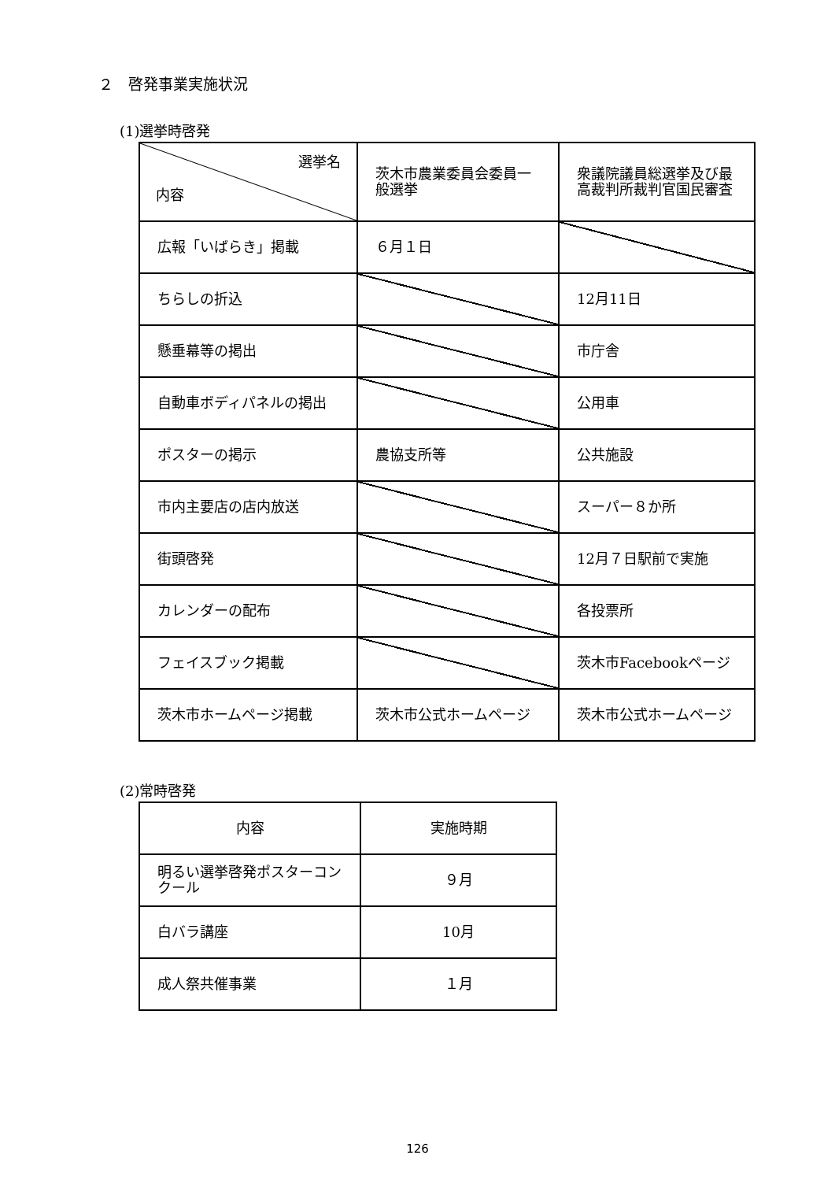２　啓発事業実施状況
(1)選挙時啓発
| 選挙名 内容 | 茨木市農業委員会委員一般選挙 | 衆議院議員総選挙及び最高裁判所裁判官国民審査 |
| 広報「いばらき」掲載 | ６月１日 | |
| ちらしの折込 | | 12月11日 |
| 懸垂幕等の掲出 | | 市庁舎 |
| 自動車ボディパネルの掲出 | | 公用車 |
| ポスターの掲示 | 農協支所等 | 公共施設 |
| 市内主要店の店内放送 | | スーパー８か所 |
| 街頭啓発 | | 12月７日駅前で実施 |
| カレンダーの配布 | | 各投票所 |
| フェイスブック掲載 | | 茨木市Facebookページ |
| 茨木市ホームページ掲載 | 茨木市公式ホームページ | 茨木市公式ホームページ |
(2)常時啓発
| 内容 | 実施時期 |
| 明るい選挙啓発ポスターコンクール | ９月 |
| 白バラ講座 | 10月 |
| 成人祭共催事業 | １月 |
126